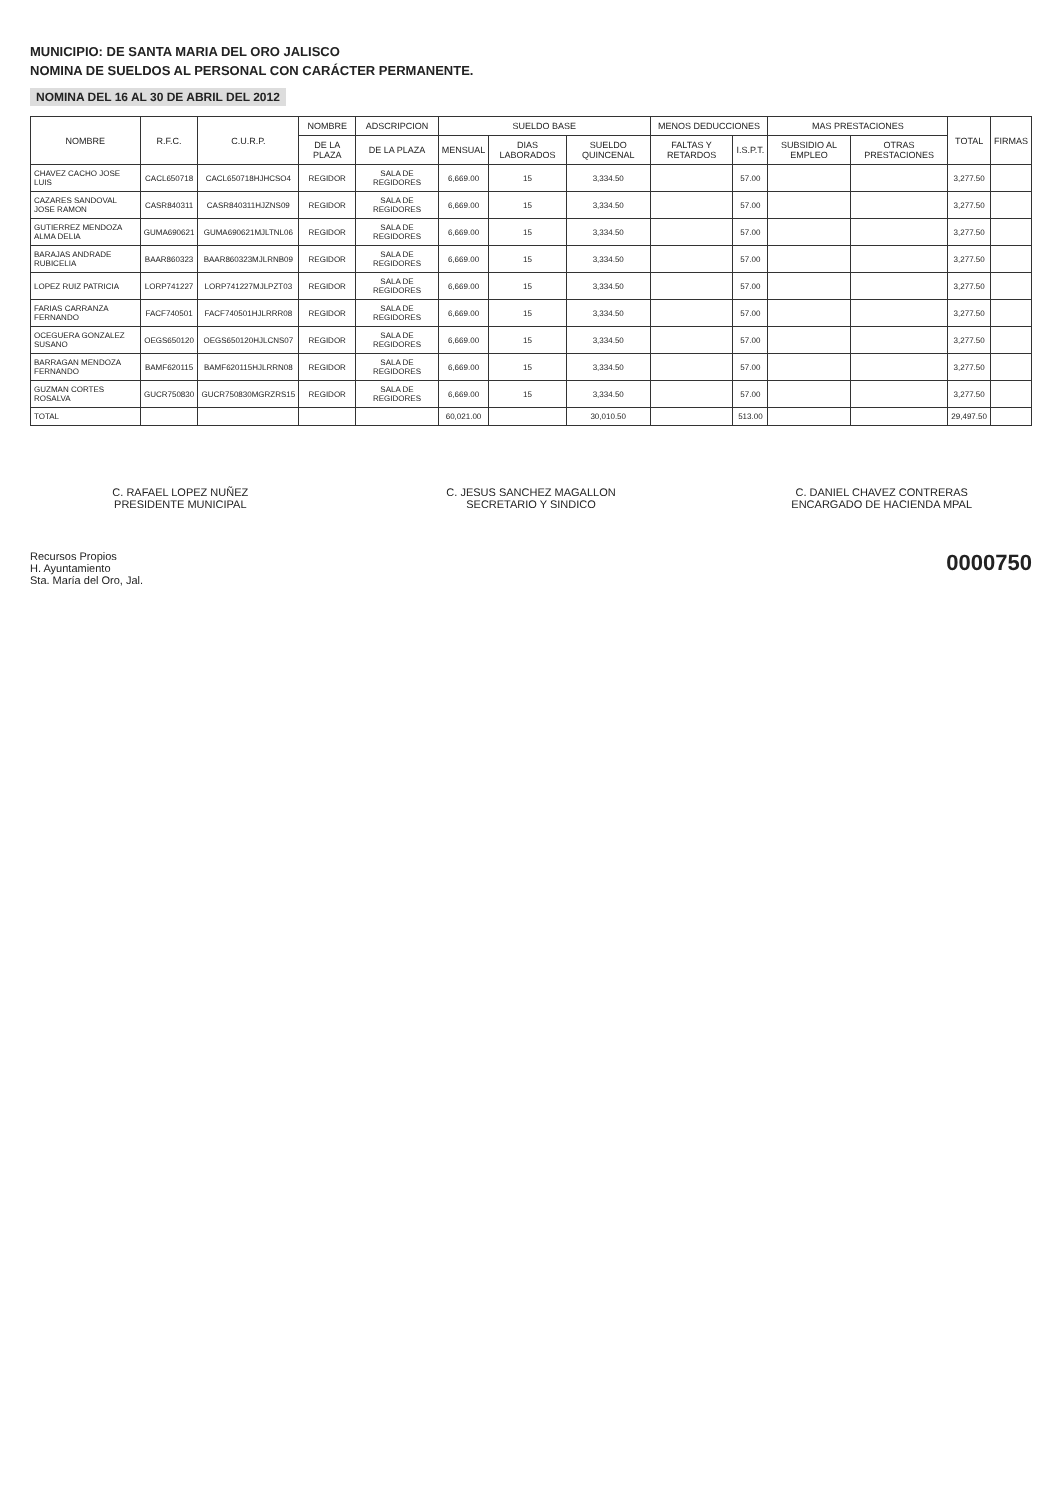MUNICIPIO: DE SANTA MARIA DEL ORO JALISCO
NOMINA DE SUELDOS AL PERSONAL CON CARÁCTER PERMANENTE.
NOMINA DEL 16 AL 30 DE ABRIL DEL 2012
| NOMBRE | R.F.C. | C.U.R.P. | NOMBRE | ADSCRIPCION | SUELDO BASE | | | MENOS DEDUCCIONES | | MAS PRESTACIONES | | TOTAL | FIRMAS |
| --- | --- | --- | --- | --- | --- | --- | --- | --- | --- | --- | --- | --- | --- |
| | | | DE LA PLAZA | DE LA PLAZA | MENSUAL | DIAS LABORADOS | SUELDO QUINCENAL | FALTAS Y RETARDOS | I.S.P.T. | SUBSIDIO AL EMPLEO | OTRAS PRESTACIONES | | |
| CHAVEZ CACHO JOSE LUIS | CACL650718 | CACL650718HJHCSO4 | REGIDOR | SALA DE REGIDORES | 6,669.00 | 15 | 3,334.50 | | 57.00 | | | 3,277.50 | |
| CAZARES SANDOVAL JOSE RAMON | CASR840311 | CASR840311HJZNS09 | REGIDOR | SALA DE REGIDORES | 6,669.00 | 15 | 3,334.50 | | 57.00 | | | 3,277.50 | |
| GUTIERREZ MENDOZA ALMA DELIA | GUMA690621 | GUMA690621MJLTNL06 | REGIDOR | SALA DE REGIDORES | 6,669.00 | 15 | 3,334.50 | | 57.00 | | | 3,277.50 | |
| BARAJAS ANDRADE RUBICELIA | BAAR860323 | BAAR860323MJLRNB09 | REGIDOR | SALA DE REGIDORES | 6,669.00 | 15 | 3,334.50 | | 57.00 | | | 3,277.50 | |
| LOPEZ RUIZ PATRICIA | LORP741227 | LORP741227MJLPZT03 | REGIDOR | SALA DE REGIDORES | 6,669.00 | 15 | 3,334.50 | | 57.00 | | | 3,277.50 | |
| FARIAS CARRANZA FERNANDO | FACF740501 | FACF740501HJLRRR08 | REGIDOR | SALA DE REGIDORES | 6,669.00 | 15 | 3,334.50 | | 57.00 | | | 3,277.50 | |
| OCEGUERA GONZALEZ SUSANO | OEGS650120 | OEGS650120HJLCNS07 | REGIDOR | SALA DE REGIDORES | 6,669.00 | 15 | 3,334.50 | | 57.00 | | | 3,277.50 | |
| BARRAGAN MENDOZA FERNANDO | BAMF620115 | BAMF620115HJLRRN08 | REGIDOR | SALA DE REGIDORES | 6,669.00 | 15 | 3,334.50 | | 57.00 | | | 3,277.50 | |
| GUZMAN CORTES ROSALVA | GUCR750830 | GUCR750830MGRZRS15 | REGIDOR | SALA DE REGIDORES | 6,669.00 | 15 | 3,334.50 | | 57.00 | | | 3,277.50 | |
| TOTAL | | | | | 60,021.00 | | 30,010.50 | | 513.00 | | | 29,497.50 | |
C. RAFAEL LOPEZ NUÑEZ
PRESIDENTE MUNICIPAL
C. JESUS SANCHEZ MAGALLON
SECRETARIO Y SINDICO
C. DANIEL CHAVEZ CONTRERAS
ENCARGADO DE HACIENDA MPAL
Recursos Propios
H. Ayuntamiento
Sta. María del Oro, Jal.
0000750